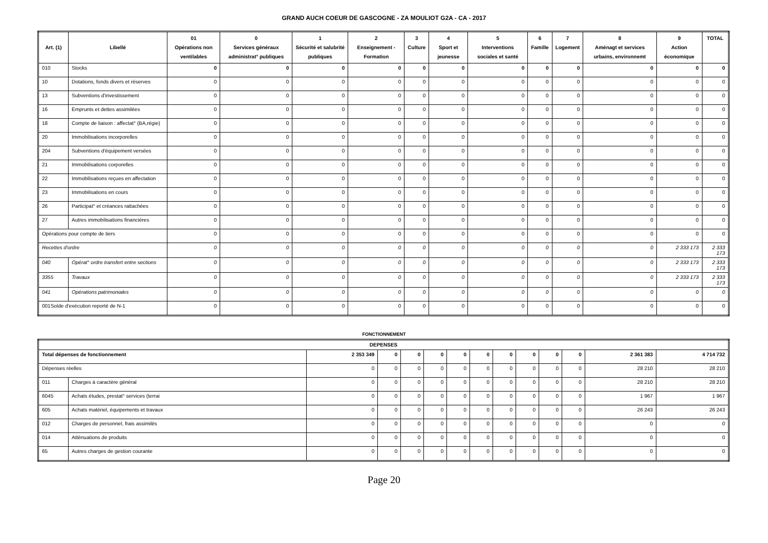GRAND AUCH COEUR DE GASCOGNE - ZA MOULIOT G2A - CA - 2017
| Art. (1) | Libellé | 01 Opérations non ventilables | 0 Services généraux administrat° publiques | 1 Sécurité et salubrité publiques | 2 Enseignement - Formation | 3 Culture | 4 Sport et jeunesse | 5 Interventions sociales et santé | 6 Famille | 7 Logement | 8 Aménagt et services urbains, environnemt | 9 Action économique | TOTAL |
| --- | --- | --- | --- | --- | --- | --- | --- | --- | --- | --- | --- | --- | --- |
| 010 | Stocks | 0 | 0 | 0 | 0 | 0 | 0 | 0 | 0 | 0 | 0 | 0 | 0 |
| 10 | Dotations, fonds divers et réserves | 0 | 0 | 0 | 0 | 0 | 0 | 0 | 0 | 0 | 0 | 0 | 0 |
| 13 | Subventions d'investissement | 0 | 0 | 0 | 0 | 0 | 0 | 0 | 0 | 0 | 0 | 0 | 0 |
| 16 | Emprunts et dettes assimilées | 0 | 0 | 0 | 0 | 0 | 0 | 0 | 0 | 0 | 0 | 0 | 0 |
| 18 | Compte de liaison : affectat° (BA,régie) | 0 | 0 | 0 | 0 | 0 | 0 | 0 | 0 | 0 | 0 | 0 | 0 |
| 20 | Immobilisations incorporelles | 0 | 0 | 0 | 0 | 0 | 0 | 0 | 0 | 0 | 0 | 0 | 0 |
| 204 | Subventions d'équipement versées | 0 | 0 | 0 | 0 | 0 | 0 | 0 | 0 | 0 | 0 | 0 | 0 |
| 21 | Immobilisations corporelles | 0 | 0 | 0 | 0 | 0 | 0 | 0 | 0 | 0 | 0 | 0 | 0 |
| 22 | Immobilisations reçues en affectation | 0 | 0 | 0 | 0 | 0 | 0 | 0 | 0 | 0 | 0 | 0 | 0 |
| 23 | Immobilisations en cours | 0 | 0 | 0 | 0 | 0 | 0 | 0 | 0 | 0 | 0 | 0 | 0 |
| 26 | Participat° et créances rattachées | 0 | 0 | 0 | 0 | 0 | 0 | 0 | 0 | 0 | 0 | 0 | 0 |
| 27 | Autres immobilisations financières | 0 | 0 | 0 | 0 | 0 | 0 | 0 | 0 | 0 | 0 | 0 | 0 |
| Opérations pour compte de tiers | | 0 | 0 | 0 | 0 | 0 | 0 | 0 | 0 | 0 | 0 | 0 | 0 |
| Recettes d'ordre | | 0 | 0 | 0 | 0 | 0 | 0 | 0 | 0 | 0 | 0 | 2 333 173 | 2 333 173 |
| 040 | Opérat° ordre transfert entre sections | 0 | 0 | 0 | 0 | 0 | 0 | 0 | 0 | 0 | 0 | 2 333 173 | 2 333 173 |
| 3355 | Travaux | 0 | 0 | 0 | 0 | 0 | 0 | 0 | 0 | 0 | 0 | 2 333 173 | 2 333 173 |
| 041 | Opérations patrimoniales | 0 | 0 | 0 | 0 | 0 | 0 | 0 | 0 | 0 | 0 | 0 | 0 |
| 001Solde d'exécution reporté de N-1 | | 0 | 0 | 0 | 0 | 0 | 0 | 0 | 0 | 0 | 0 | 0 | 0 |
FONCTIONNEMENT
| DEPENSES | | | | | | | | | | | | | |
| --- | --- | --- | --- | --- | --- | --- | --- | --- | --- | --- | --- | --- | --- |
| Total dépenses de fonctionnement | | 2 353 349 | 0 | 0 | 0 | 0 | 0 | 0 | 0 | 0 | 0 | 2 361 383 | 4 714 732 |
| Dépenses réelles | | 0 | 0 | 0 | 0 | 0 | 0 | 0 | 0 | 0 | 0 | 28 210 | 28 210 |
| 011 | Charges à caractère général | 0 | 0 | 0 | 0 | 0 | 0 | 0 | 0 | 0 | 0 | 28 210 | 28 210 |
| 6045 | Achats études, prestat° services (terrai | 0 | 0 | 0 | 0 | 0 | 0 | 0 | 0 | 0 | 0 | 1 967 | 1 967 |
| 605 | Achats matériel, équipements et travaux | 0 | 0 | 0 | 0 | 0 | 0 | 0 | 0 | 0 | 0 | 26 243 | 26 243 |
| 012 | Charges de personnel, frais assimilés | 0 | 0 | 0 | 0 | 0 | 0 | 0 | 0 | 0 | 0 | 0 | 0 |
| 014 | Atténuations de produits | 0 | 0 | 0 | 0 | 0 | 0 | 0 | 0 | 0 | 0 | 0 | 0 |
| 65 | Autres charges de gestion courante | 0 | 0 | 0 | 0 | 0 | 0 | 0 | 0 | 0 | 0 | 0 | 0 |
Page 20